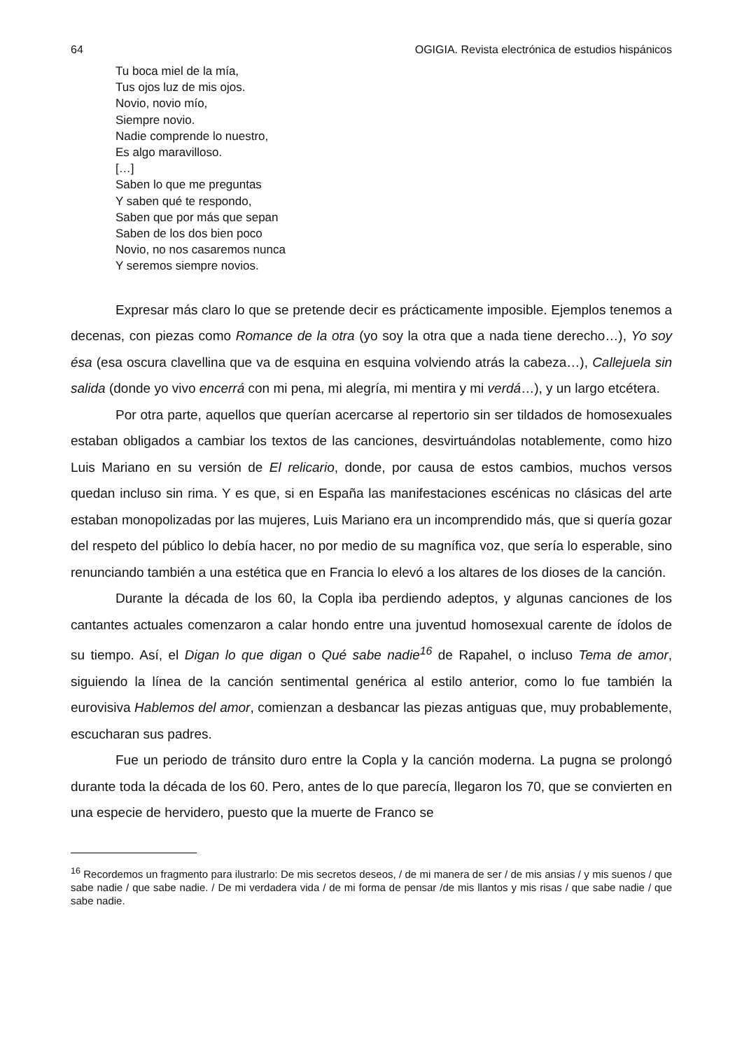64 OGIGIA. Revista electrónica de estudios hispánicos
Tu boca miel de la mía,
Tus ojos luz de mis ojos.
Novio, novio mío,
Siempre novio.
Nadie comprende lo nuestro,
Es algo maravilloso.
[…]
Saben lo que me preguntas
Y saben qué te respondo,
Saben que por más que sepan
Saben de los dos bien poco
Novio, no nos casaremos nunca
Y seremos siempre novios.
Expresar más claro lo que se pretende decir es prácticamente imposible. Ejemplos tenemos a decenas, con piezas como Romance de la otra (yo soy la otra que a nada tiene derecho…), Yo soy ésa (esa oscura clavellina que va de esquina en esquina volviendo atrás la cabeza…), Callejuela sin salida (donde yo vivo encerrá con mi pena, mi alegría, mi mentira y mi verdá…), y un largo etcétera.
Por otra parte, aquellos que querían acercarse al repertorio sin ser tildados de homosexuales estaban obligados a cambiar los textos de las canciones, desvirtuándolas notablemente, como hizo Luis Mariano en su versión de El relicario, donde, por causa de estos cambios, muchos versos quedan incluso sin rima. Y es que, si en España las manifestaciones escénicas no clásicas del arte estaban monopolizadas por las mujeres, Luis Mariano era un incomprendido más, que si quería gozar del respeto del público lo debía hacer, no por medio de su magnífica voz, que sería lo esperable, sino renunciando también a una estética que en Francia lo elevó a los altares de los dioses de la canción.
Durante la década de los 60, la Copla iba perdiendo adeptos, y algunas canciones de los cantantes actuales comenzaron a calar hondo entre una juventud homosexual carente de ídolos de su tiempo. Así, el Digan lo que digan o Qué sabe nadie<sup>16</sup> de Rapahel, o incluso Tema de amor, siguiendo la línea de la canción sentimental genérica al estilo anterior, como lo fue también la eurovisiva Hablemos del amor, comienzan a desbancar las piezas antiguas que, muy probablemente, escucharan sus padres.
Fue un periodo de tránsito duro entre la Copla y la canción moderna. La pugna se prolongó durante toda la década de los 60. Pero, antes de lo que parecía, llegaron los 70, que se convierten en una especie de hervidero, puesto que la muerte de Franco se
<sup>16</sup> Recordemos un fragmento para ilustrarlo: De mis secretos deseos, / de mi manera de ser / de mis ansias / y mis suenos / que sabe nadie / que sabe nadie. / De mi verdadera vida / de mi forma de pensar /de mis llantos y mis risas / que sabe nadie / que sabe nadie.